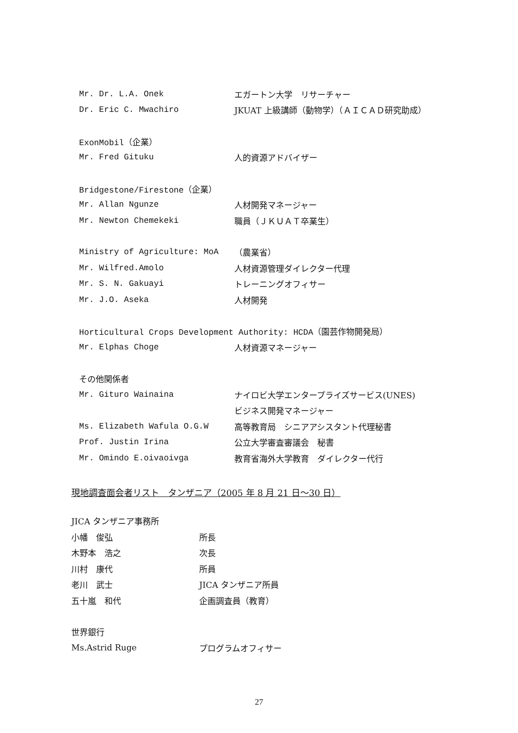Mr. Dr. L.A. Onek エガートン大学　リサーチャー
Dr. Eric C. Mwachiro JKUAT 上級講師（動物学）（ＡＩＣＡＤ研究助成）
ExonMobil（企業）
Mr. Fred Gituku 人的資源アドバイザー
Bridgestone/Firestone（企業）
Mr. Allan Ngunze 人材開発マネージャー
Mr. Newton Chemekeki 職員（ＪＫＵＡＴ卒業生）
Ministry of Agriculture: MoA （農業省）
Mr. Wilfred.Amolo 人材資源管理ダイレクター代理
Mr. S. N. Gakuayi トレーニングオフィサー
Mr. J.O. Aseka 人材開発
Horticultural Crops Development Authority: HCDA（園芸作物開発局）
Mr. Elphas Choge 人材資源マネージャー
その他関係者
Mr. Gituro Wainaina ナイロビ大学エンタープライズサービス(UNES)
ビジネス開発マネージャー
Ms. Elizabeth Wafula O.G.W 高等教育局　シニアアシスタント代理秘書
Prof. Justin Irina 公立大学審査審議会　秘書
Mr. Omindo E.oivaoivga 教育省海外大学教育　ダイレクター代行
現地調査面会者リスト　タンザニア（2005 年 8 月 21 日～30 日）
JICA タンザニア事務所
小幡　俊弘 所長
木野本　浩之 次長
川村　康代 所員
老川　武士 JICA タンザニア所員
五十嵐　和代 企画調査員（教育）
世界銀行
Ms.Astrid Ruge プログラムオフィサー
27